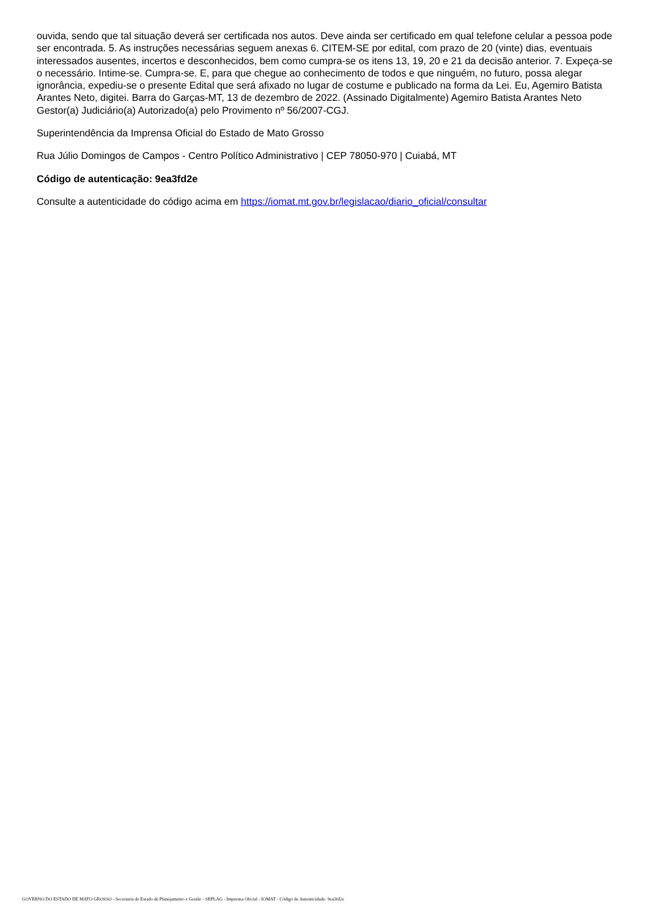ouvida, sendo que tal situação deverá ser certificada nos autos. Deve ainda ser certificado em qual telefone celular a pessoa pode ser encontrada. 5. As instruções necessárias seguem anexas 6. CITEM-SE por edital, com prazo de 20 (vinte) dias, eventuais interessados ausentes, incertos e desconhecidos, bem como cumpra-se os itens 13, 19, 20 e 21 da decisão anterior. 7. Expeça-se o necessário. Intime-se. Cumpra-se. E, para que chegue ao conhecimento de todos e que ninguém, no futuro, possa alegar ignorância, expediu-se o presente Edital que será afixado no lugar de costume e publicado na forma da Lei. Eu, Agemiro Batista Arantes Neto, digitei. Barra do Garças-MT, 13 de dezembro de 2022. (Assinado Digitalmente) Agemiro Batista Arantes Neto Gestor(a) Judiciário(a) Autorizado(a) pelo Provimento nº 56/2007-CGJ.
Superintendência da Imprensa Oficial do Estado de Mato Grosso
Rua Júlio Domingos de Campos - Centro Político Administrativo | CEP 78050-970 | Cuiabá, MT
Código de autenticação: 9ea3fd2e
Consulte a autenticidade do código acima em https://iomat.mt.gov.br/legislacao/diario_oficial/consultar
GOVERNO DO ESTADO DE MATO GROSSO - Secretaria de Estado de Planejamento e Gestão - SEPLAG - Imprensa Oficial - IOMAT - Código de Autenticidade: 9ea3fd2e